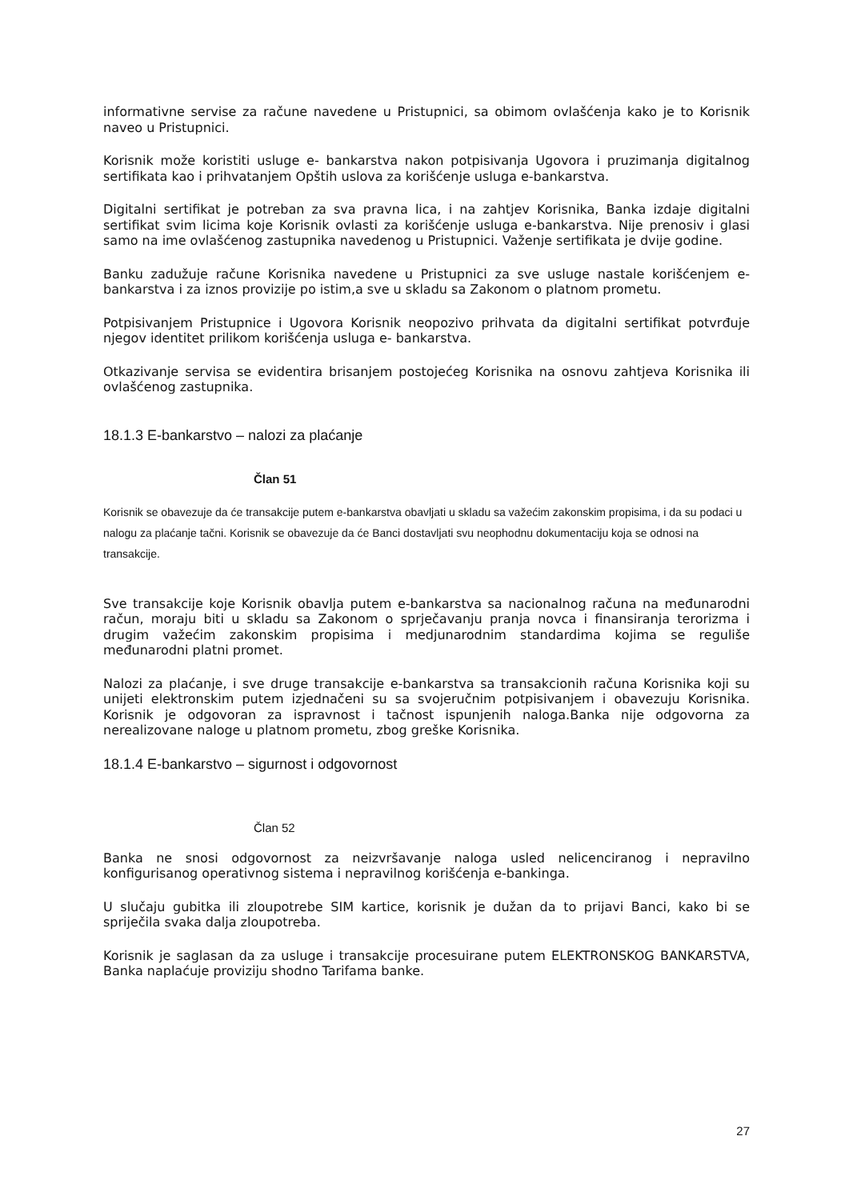informativne servise za račune navedene u Pristupnici, sa obimom ovlašćenja kako je to Korisnik naveo u Pristupnici.
Korisnik može koristiti usluge e- bankarstva nakon potpisivanja Ugovora i pruzimanja digitalnog sertifikata kao i prihvatanjem Opštih uslova za korišćenje usluga e-bankarstva.
Digitalni sertifikat je potreban za sva pravna lica, i na zahtjev Korisnika, Banka izdaje digitalni sertifikat svim licima koje Korisnik ovlasti za korišćenje usluga e-bankarstva. Nije prenosiv i glasi samo na ime ovlašćenog zastupnika navedenog u Pristupnici. Važenje sertifikata je dvije godine.
Banku zadužuje račune Korisnika navedene u Pristupnici za sve usluge nastale korišćenjem e-bankarstva i za iznos provizije po istim,a sve u skladu sa Zakonom o platnom prometu.
Potpisivanjem Pristupnice i Ugovora Korisnik neopozivo prihvata da digitalni sertifikat potvrđuje njegov identitet prilikom korišćenja usluga e- bankarstva.
Otkazivanje servisa se evidentira brisanjem postojećeg Korisnika na osnovu zahtjeva Korisnika ili ovlašćenog zastupnika.
18.1.3 E-bankarstvo – nalozi za plaćanje
Član 51
Korisnik se obavezuje da će transakcije putem e-bankarstva obavljati u skladu sa važećim zakonskim propisima, i da su podaci u nalogu za plaćanje tačni. Korisnik se obavezuje da će Banci dostavljati svu neophodnu dokumentaciju koja se odnosi na transakcije.
Sve transakcije koje Korisnik obavlja putem e-bankarstva sa nacionalnog računa na međunarodni račun, moraju biti u skladu sa Zakonom o sprječavanju pranja novca i finansiranja terorizma i drugim važećim zakonskim propisima i medjunarodnim standardima kojima se reguliše međunarodni platni promet.
Nalozi za plaćanje, i sve druge transakcije e-bankarstva sa transakcionih računa Korisnika koji su unijeti elektronskim putem izjednačeni su sa svojeručnim potpisivanjem i obavezuju Korisnika. Korisnik je odgovoran za ispravnost i tačnost ispunjenih naloga.Banka nije odgovorna za nerealizovane naloge u platnom prometu, zbog greške Korisnika.
18.1.4 E-bankarstvo – sigurnost i odgovornost
Član 52
Banka ne snosi odgovornost za neizvršavanje naloga usled nelicenciranog i nepravilno konfigurisanog operativnog sistema i nepravilnog korišćenja e-bankinga.
U slučaju gubitka ili zloupotrebe SIM kartice, korisnik je dužan da to prijavi Banci, kako bi se spriječila svaka dalja zloupotreba.
Korisnik je saglasan da za usluge i transakcije procesuirane putem ELEKTRONSKOG BANKARSTVA, Banka naplaćuje proviziju shodno Tarifama banke.
27